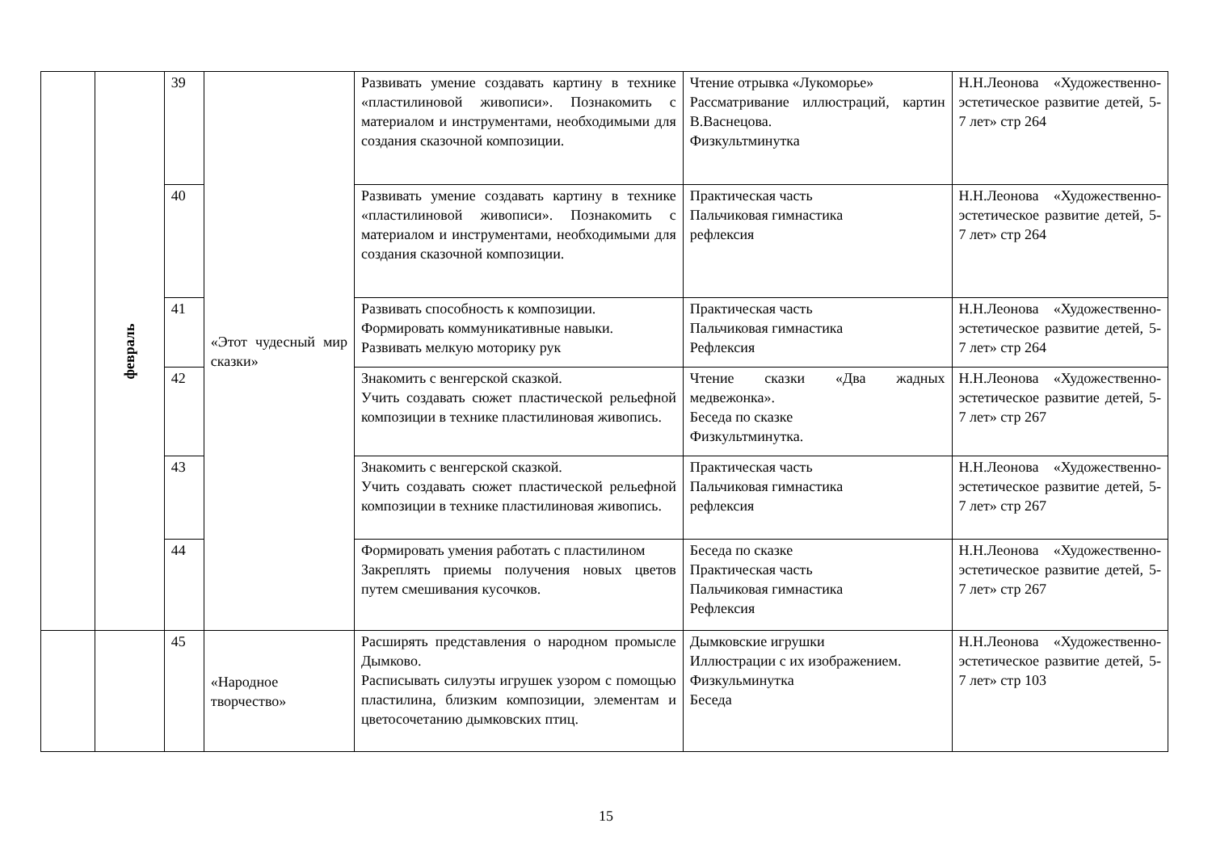| | февраль | 39 | «Этот чудесный мир сказки» | Развивать умение создавать картину в технике «пластилиновой живописи». Познакомить с материалом и инструментами, необходимыми для создания сказочной композиции. | Чтение отрывка «Лукоморье» Рассматривание иллюстраций, картин В.Васнецова. Физкультминутка | Н.Н.Леонова «Художественно-эстетическое развитие детей, 5-7 лет» стр 264 |
| | | 40 | | Развивать умение создавать картину в технике «пластилиновой живописи». Познакомить с материалом и инструментами, необходимыми для создания сказочной композиции. | Практическая часть Пальчиковая гимнастика рефлексия | Н.Н.Леонова «Художественно-эстетическое развитие детей, 5-7 лет» стр 264 |
| | | 41 | | Развивать способность к композиции. Формировать коммуникативные навыки. Развивать мелкую моторику рук | Практическая часть Пальчиковая гимнастика Рефлексия | Н.Н.Леонова «Художественно-эстетическое развитие детей, 5-7 лет» стр 264 |
| | | 42 | | Знакомить с венгерской сказкой. Учить создавать сюжет пластической рельефной композиции в технике пластилиновая живопись. | Чтение сказки «Два жадных медвежонка». Беседа по сказке Физкультминутка. | Н.Н.Леонова «Художественно-эстетическое развитие детей, 5-7 лет» стр 267 |
| | | 43 | | Знакомить с венгерской сказкой. Учить создавать сюжет пластической рельефной композиции в технике пластилиновая живопись. | Практическая часть Пальчиковая гимнастика рефлексия | Н.Н.Леонова «Художественно-эстетическое развитие детей, 5-7 лет» стр 267 |
| | | 44 | | Формировать умения работать с пластилином Закреплять приемы получения новых цветов путем смешивания кусочков. | Беседа по сказке Практическая часть Пальчиковая гимнастика Рефлексия | Н.Н.Леонова «Художественно-эстетическое развитие детей, 5-7 лет» стр 267 |
| | | 45 | «Народное творчество» | Расширять представления о народном промысле Дымково. Расписывать силуэты игрушек узором с помощью пластилина, близким композиции, элементам и цветосочетанию дымковских птиц. | Дымковские игрушки Иллюстрации с их изображением. Физкульминутка Беседа | Н.Н.Леонова «Художественно-эстетическое развитие детей, 5-7 лет» стр 103 |
15